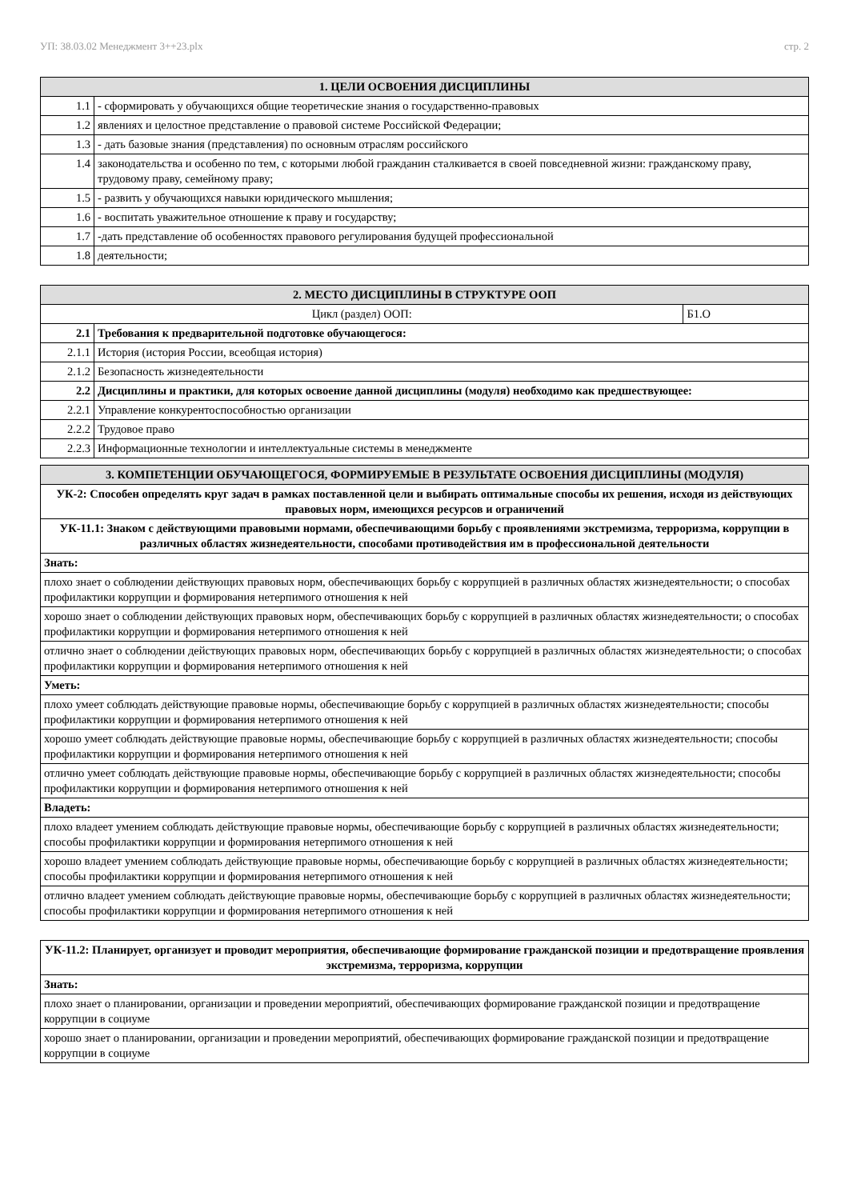УП: 38.03.02 Менеджмент 3++23.plx стр. 2
| 1. ЦЕЛИ ОСВОЕНИЯ ДИСЦИПЛИНЫ | |
| --- | --- |
| 1.1 | - сформировать у обучающихся общие теоретические знания о государственно-правовых |
| 1.2 | явлениях и целостное представление о правовой системе Российской Федерации; |
| 1.3 | - дать базовые знания (представления) по основным отраслям российского |
| 1.4 | законодательства и особенно по тем, с которыми любой гражданин сталкивается в своей повседневной жизни: гражданскому праву, трудовому праву, семейному праву; |
| 1.5 | - развить у обучающихся навыки юридического мышления; |
| 1.6 | - воспитать уважительное отношение к праву и государству; |
| 1.7 | -дать представление об особенностях правового регулирования будущей профессиональной |
| 1.8 | деятельности; |
| 2. МЕСТО ДИСЦИПЛИНЫ В СТРУКТУРЕ ООП | | |
| --- | --- | --- |
| Цикл (раздел) ООП: | | Б1.О |
| 2.1 | Требования к предварительной подготовке обучающегося: | |
| 2.1.1 | История (история России, всеобщая история) | |
| 2.1.2 | Безопасность жизнедеятельности | |
| 2.2 | Дисциплины и практики, для которых освоение данной дисциплины (модуля) необходимо как предшествующее: | |
| 2.2.1 | Управление конкурентоспособностью организации | |
| 2.2.2 | Трудовое право | |
| 2.2.3 | Информационные технологии и интеллектуальные системы в менеджменте | |
| 3. КОМПЕТЕНЦИИ ОБУЧАЮЩЕГОСЯ, ФОРМИРУЕМЫЕ В РЕЗУЛЬТАТЕ ОСВОЕНИЯ ДИСЦИПЛИНЫ (МОДУЛЯ) |
| --- |
| УК-2: Способен определять круг задач в рамках поставленной цели и выбирать оптимальные способы их решения, исходя из действующих правовых норм, имеющихся ресурсов и ограничений |
| УК-11.1: Знаком с действующими правовыми нормами, обеспечивающими борьбу с проявлениями экстремизма, терроризма, коррупции в различных областях жизнедеятельности, способами противодействия им в профессиональной деятельности |
| Знать: |
| плохо знает о соблюдении действующих правовых норм, обеспечивающих борьбу с коррупцией в различных областях жизнедеятельности; о способах профилактики коррупции и формирования нетерпимого отношения к ней |
| хорошо знает о соблюдении действующих правовых норм, обеспечивающих борьбу с коррупцией в различных областях жизнедеятельности; о способах профилактики коррупции и формирования нетерпимого отношения к ней |
| отлично знает о соблюдении действующих правовых норм, обеспечивающих борьбу с коррупцией в различных областях жизнедеятельности; о способах профилактики коррупции и формирования нетерпимого отношения к ней |
| Уметь: |
| плохо умеет соблюдать действующие правовые нормы, обеспечивающие борьбу с коррупцией в различных областях жизнедеятельности; способы профилактики коррупции и формирования нетерпимого отношения к ней |
| хорошо умеет соблюдать действующие правовые нормы, обеспечивающие борьбу с коррупцией в различных областях жизнедеятельности; способы профилактики коррупции и формирования нетерпимого отношения к ней |
| отлично умеет соблюдать действующие правовые нормы, обеспечивающие борьбу с коррупцией в различных областях жизнедеятельности; способы профилактики коррупции и формирования нетерпимого отношения к ней |
| Владеть: |
| плохо владеет умением соблюдать действующие правовые нормы, обеспечивающие борьбу с коррупцией в различных областях жизнедеятельности; способы профилактики коррупции и формирования нетерпимого отношения к ней |
| хорошо владеет умением соблюдать действующие правовые нормы, обеспечивающие борьбу с коррупцией в различных областях жизнедеятельности; способы профилактики коррупции и формирования нетерпимого отношения к ней |
| отлично владеет умением соблюдать действующие правовые нормы, обеспечивающие борьбу с коррупцией в различных областях жизнедеятельности; способы профилактики коррупции и формирования нетерпимого отношения к ней |
| УК-11.2: Планирует, организует и проводит мероприятия, обеспечивающие формирование гражданской позиции и предотвращение проявления экстремизма, терроризма, коррупции |
| Знать: |
| плохо знает о планировании, организации и проведении мероприятий, обеспечивающих формирование гражданской позиции и предотвращение коррупции в социуме |
| хорошо знает о планировании, организации и проведении мероприятий, обеспечивающих формирование гражданской позиции и предотвращение коррупции в социуме |